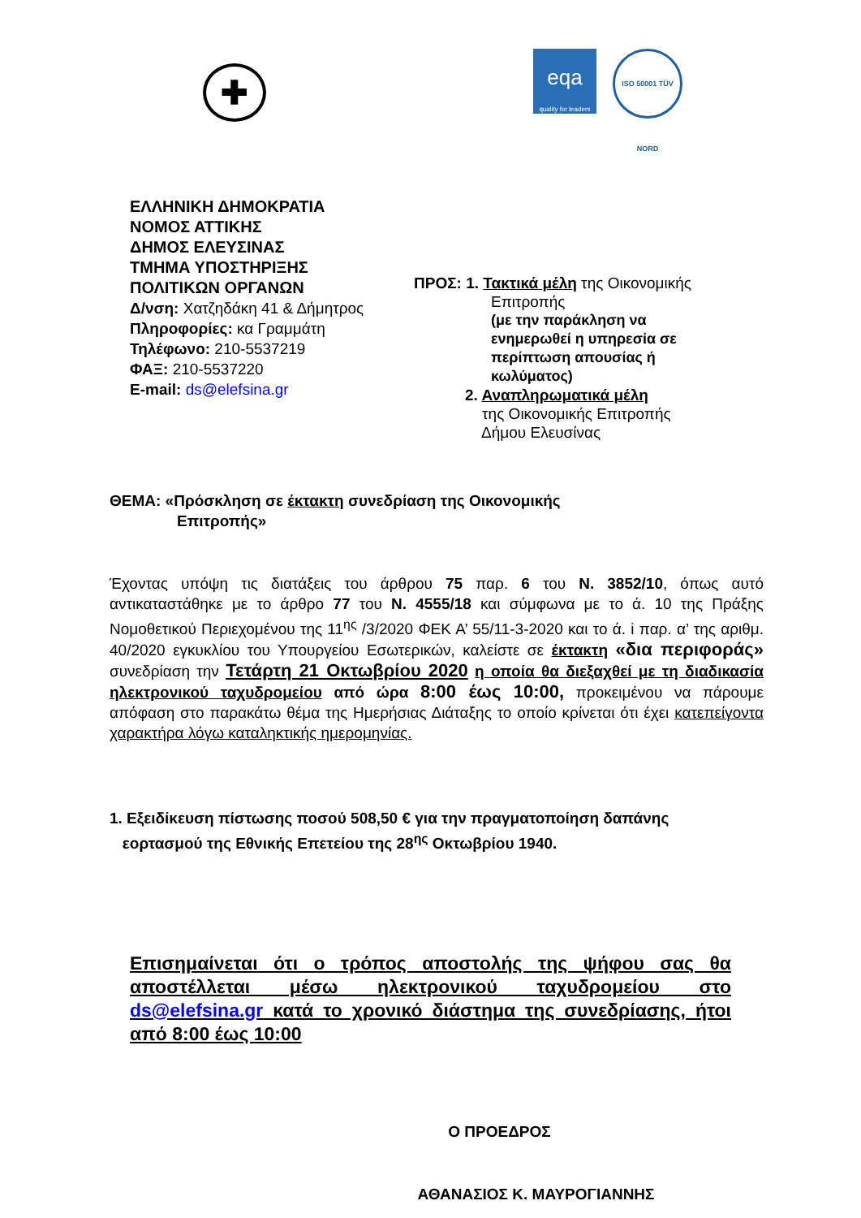✚
eqa
quality for leaders
ISO 50001 TÜV NORD
ΕΛΛΗΝΙΚΗ ΔΗΜΟΚΡΑΤΙΑ
ΝΟΜΟΣ ΑΤΤΙΚΗΣ
ΔΗΜΟΣ ΕΛΕΥΣΙΝΑΣ
ΤΜΗΜΑ ΥΠΟΣΤΗΡΙΞΗΣ
ΠΟΛΙΤΙΚΩΝ ΟΡΓΑΝΩΝ
Δ/νση: Χατζηδάκη 41 & Δήμητρος
Πληροφορίες: κα Γραμμάτη
Τηλέφωνο: 210-5537219
ΦΑΞ: 210-5537220
E-mail: ds@elefsina.gr
ΠΡΟΣ: 1. Τακτικά μέλη της Οικονομικής
Επιτροπής
(με την παράκληση να
ενημερωθεί η υπηρεσία σε
περίπτωση απουσίας ή
κωλύματος)
2. Αναπληρωματικά μέλη
της Οικονομικής Επιτροπής
Δήμου Ελευσίνας
ΘΕΜΑ: «Πρόσκληση σε έκτακτη συνεδρίαση της Οικονομικής
Επιτροπής»
Έχοντας υπόψη τις διατάξεις του άρθρου 75 παρ. 6 του Ν. 3852/10, όπως αυτό αντικαταστάθηκε με το άρθρο 77 του Ν. 4555/18 και σύμφωνα με το ά. 10 της Πράξης Νομοθετικού Περιεχομένου της 11<sup>ης</sup> /3/2020 ΦΕΚ Α’ 55/11-3-2020 και το ά. i παρ. α’ της αριθμ. 40/2020 εγκυκλίου του Υπουργείου Εσωτερικών, καλείστε σε έκτακτη «δια περιφοράς» συνεδρίαση την Τετάρτη 21 Οκτωβρίου 2020 η οποία θα διεξαχθεί με τη διαδικασία ηλεκτρονικού ταχυδρομείου από ώρα 8:00 έως 10:00, προκειμένου να πάρουμε απόφαση στο παρακάτω θέμα της Ημερήσιας Διάταξης το οποίο κρίνεται ότι έχει κατεπείγοντα χαρακτήρα λόγω καταληκτικής ημερομηνίας.
1. Εξειδίκευση πίστωσης ποσού 508,50 € για την πραγματοποίηση δαπάνης
εορτασμού της Εθνικής Επετείου της 28<sup>ης</sup> Οκτωβρίου 1940.
Επισημαίνεται ότι ο τρόπος αποστολής της ψήφου σας θα αποστέλλεται μέσω ηλεκτρονικού ταχυδρομείου στο ds@elefsina.gr κατά το χρονικό διάστημα της συνεδρίασης, ήτοι από 8:00 έως 10:00
Ο ΠΡΟΕΔΡΟΣ
ΑΘΑΝΑΣΙΟΣ Κ. ΜΑΥΡΟΓΙΑΝΝΗΣ